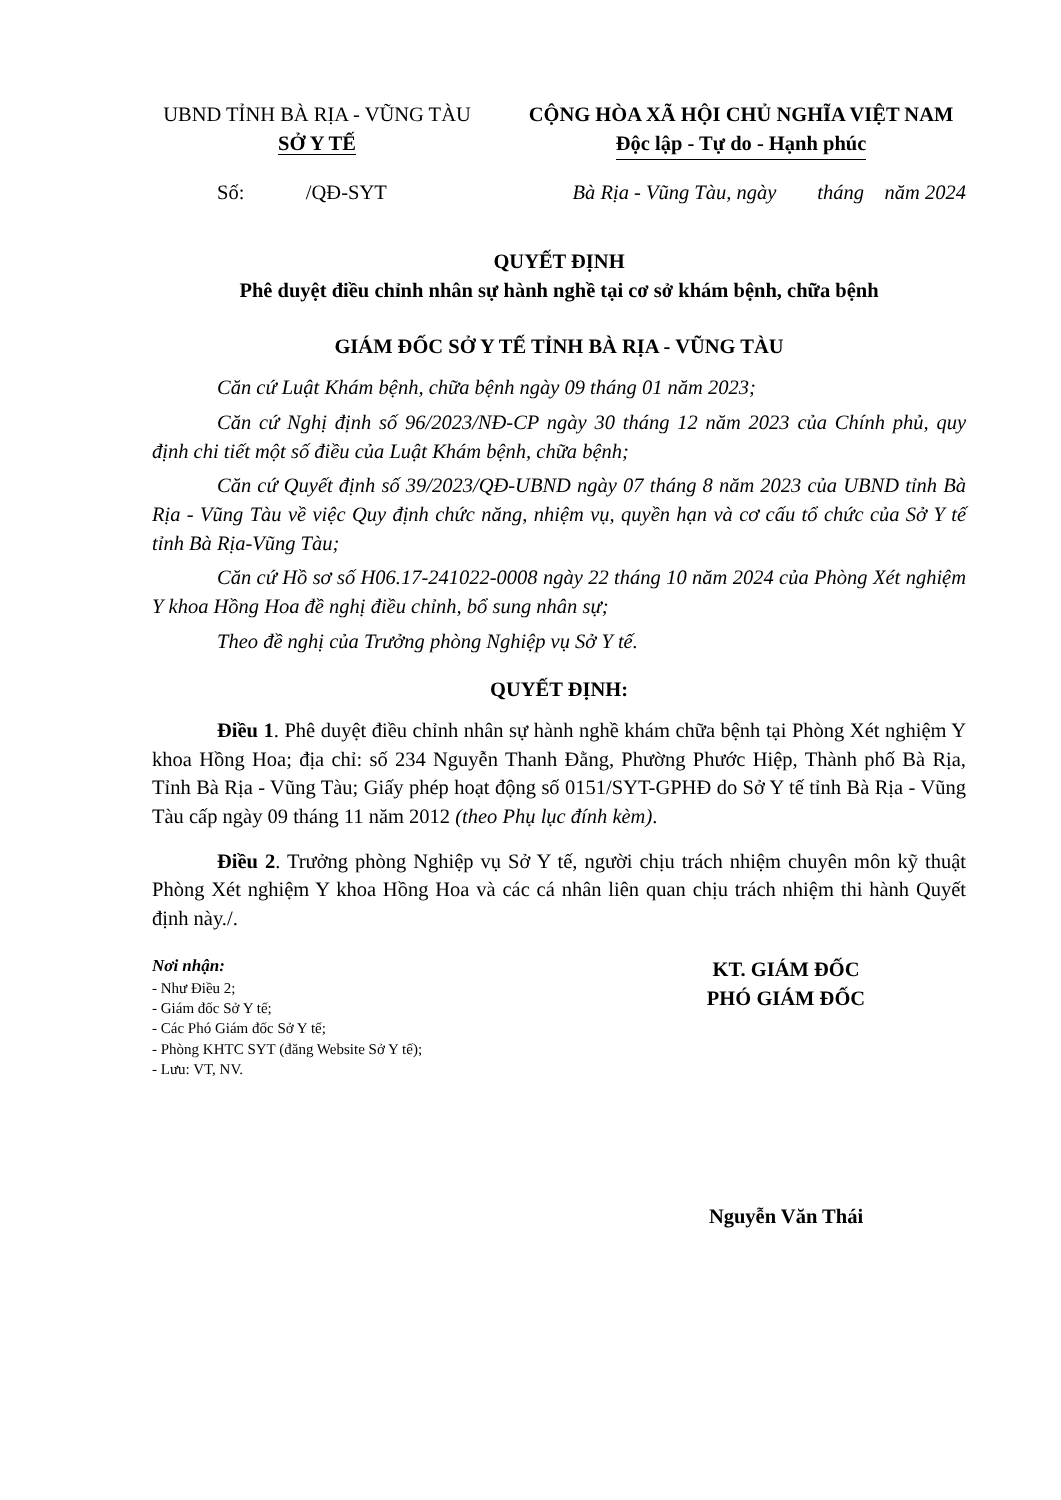UBND TỈNH BÀ RỊA - VŨNG TÀU
SỞ Y TẾ
CỘNG HÒA XÃ HỘI CHỦ NGHĨA VIỆT NAM
Độc lập - Tự do - Hạnh phúc
Số: /QĐ-SYT Bà Rịa - Vũng Tàu, ngày tháng năm 2024
QUYẾT ĐỊNH
Phê duyệt điều chỉnh nhân sự hành nghề tại cơ sở khám bệnh, chữa bệnh
GIÁM ĐỐC SỞ Y TẾ TỈNH BÀ RỊA - VŨNG TÀU
Căn cứ Luật Khám bệnh, chữa bệnh ngày 09 tháng 01 năm 2023;
Căn cứ Nghị định số 96/2023/NĐ-CP ngày 30 tháng 12 năm 2023 của Chính phủ, quy định chi tiết một số điều của Luật Khám bệnh, chữa bệnh;
Căn cứ Quyết định số 39/2023/QĐ-UBND ngày 07 tháng 8 năm 2023 của UBND tỉnh Bà Rịa - Vũng Tàu về việc Quy định chức năng, nhiệm vụ, quyền hạn và cơ cấu tổ chức của Sở Y tế tỉnh Bà Rịa-Vũng Tàu;
Căn cứ Hồ sơ số H06.17-241022-0008 ngày 22 tháng 10 năm 2024 của Phòng Xét nghiệm Y khoa Hồng Hoa đề nghị điều chỉnh, bổ sung nhân sự;
Theo đề nghị của Trưởng phòng Nghiệp vụ Sở Y tế.
QUYẾT ĐỊNH:
Điều 1. Phê duyệt điều chỉnh nhân sự hành nghề khám chữa bệnh tại Phòng Xét nghiệm Y khoa Hồng Hoa; địa chỉ: số 234 Nguyễn Thanh Đằng, Phường Phước Hiệp, Thành phố Bà Rịa, Tỉnh Bà Rịa - Vũng Tàu; Giấy phép hoạt động số 0151/SYT-GPHĐ do Sở Y tế tỉnh Bà Rịa - Vũng Tàu cấp ngày 09 tháng 11 năm 2012 (theo Phụ lục đính kèm).
Điều 2. Trưởng phòng Nghiệp vụ Sở Y tế, người chịu trách nhiệm chuyên môn kỹ thuật Phòng Xét nghiệm Y khoa Hồng Hoa và các cá nhân liên quan chịu trách nhiệm thi hành Quyết định này./.
Nơi nhận:
- Như Điều 2;
- Giám đốc Sở Y tế;
- Các Phó Giám đốc Sở Y tế;
- Phòng KHTC SYT (đăng Website Sở Y tế);
- Lưu: VT, NV.
KT. GIÁM ĐỐC
PHÓ GIÁM ĐỐC
Nguyễn Văn Thái